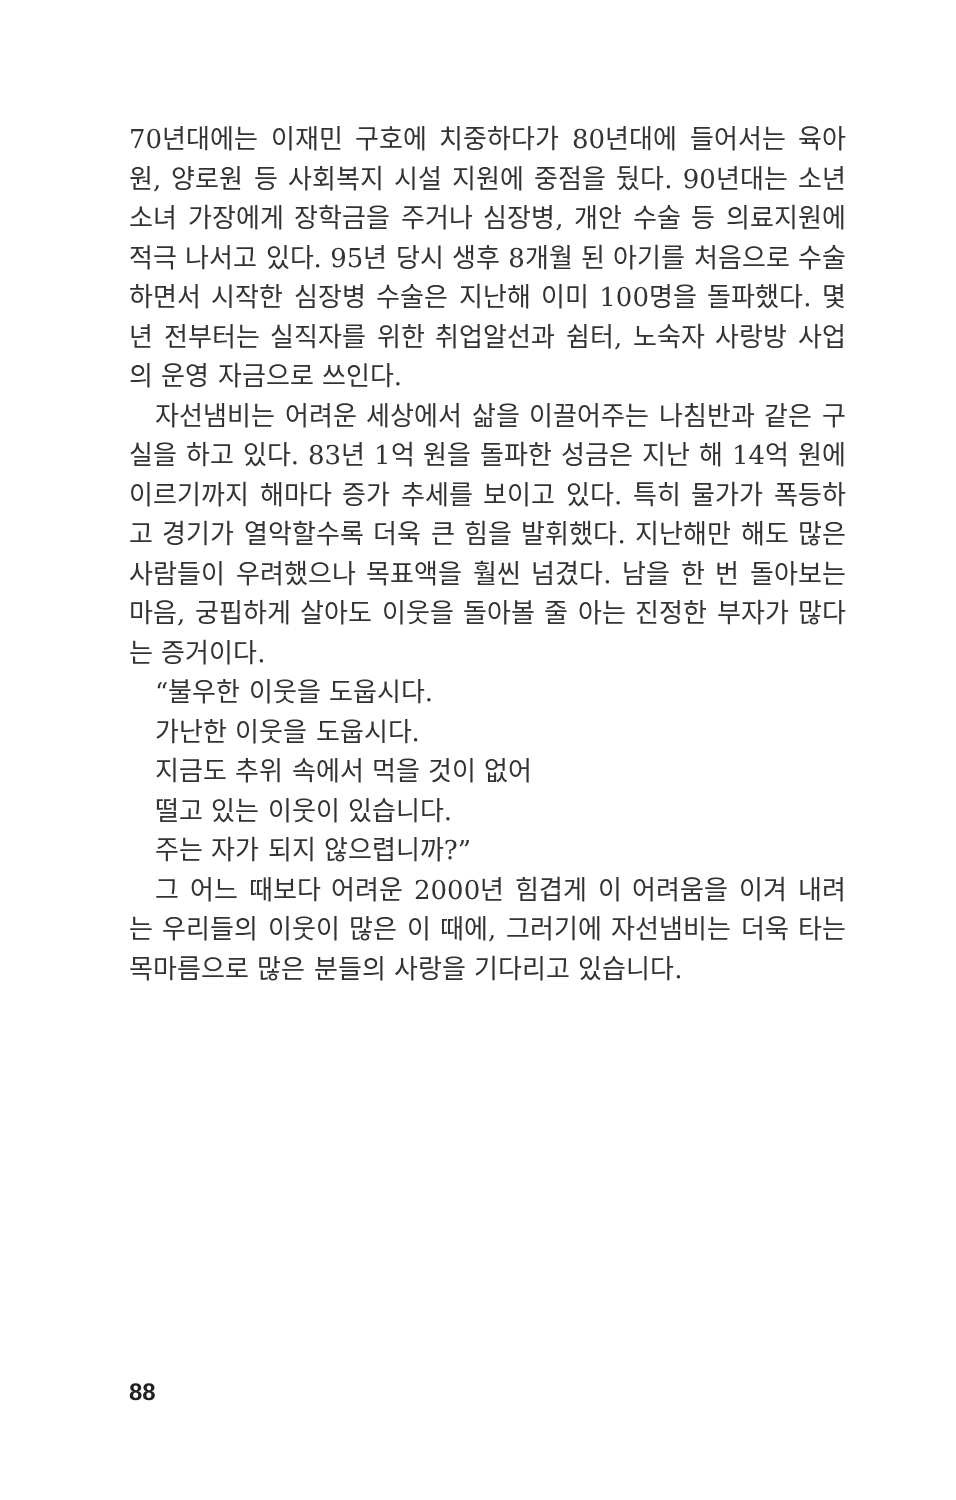70년대에는 이재민 구호에 치중하다가 80년대에 들어서는 육아원, 양로원 등 사회복지 시설 지원에 중점을 뒀다. 90년대는 소년소녀 가장에게 장학금을 주거나 심장병, 개안 수술 등 의료지원에 적극 나서고 있다. 95년 당시 생후 8개월 된 아기를 처음으로 수술하면서 시작한 심장병 수술은 지난해 이미 100명을 돌파했다. 몇 년 전부터는 실직자를 위한 취업알선과 쉼터, 노숙자 사랑방 사업의 운영 자금으로 쓰인다.
자선냄비는 어려운 세상에서 삶을 이끌어주는 나침반과 같은 구실을 하고 있다. 83년 1억 원을 돌파한 성금은 지난 해 14억 원에 이르기까지 해마다 증가 추세를 보이고 있다. 특히 물가가 폭등하고 경기가 열악할수록 더욱 큰 힘을 발휘했다. 지난해만 해도 많은 사람들이 우려했으나 목표액을 훨씬 넘겼다. 남을 한 번 돌아보는 마음, 궁핍하게 살아도 이웃을 돌아볼 줄 아는 진정한 부자가 많다는 증거이다.
“불우한 이웃을 도웁시다.
가난한 이웃을 도웁시다.
지금도 추위 속에서 먹을 것이 없어
떨고 있는 이웃이 있습니다.
주는 자가 되지 않으렵니까?”
그 어느 때보다 어려운 2000년 힘겹게 이 어려움을 이겨 내려는 우리들의 이웃이 많은 이 때에, 그러기에 자선냄비는 더욱 타는 목마름으로 많은 분들의 사랑을 기다리고 있습니다.
88